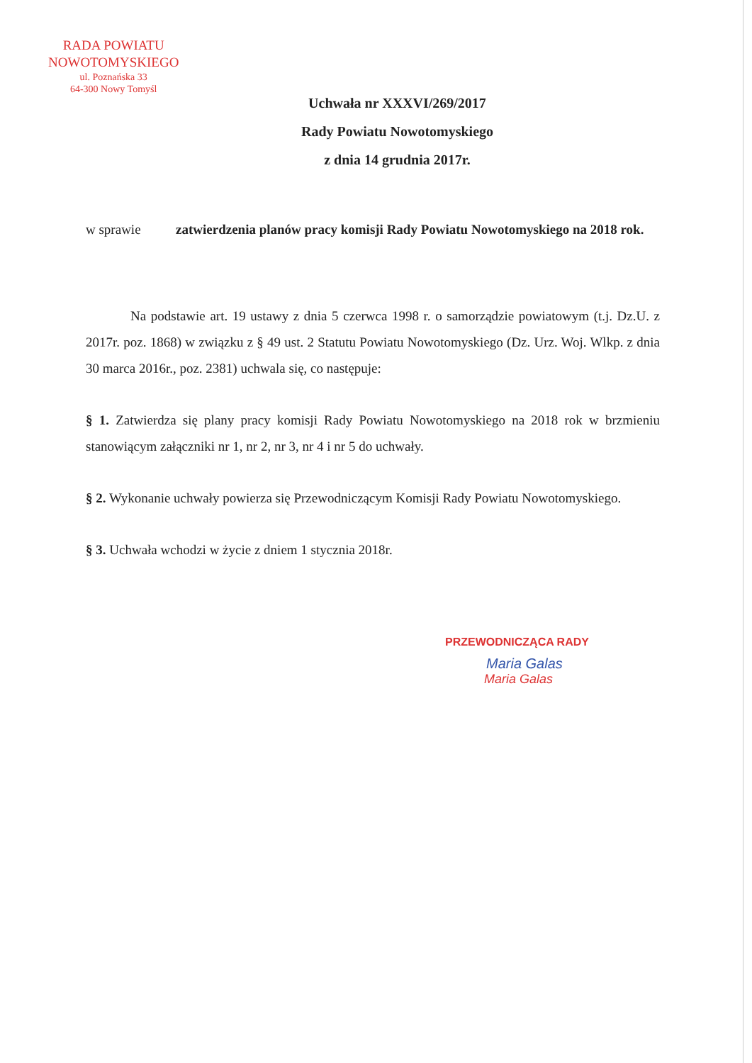RADA POWIATU
NOWOTOMYSKIEGO
ul. Poznańska 33
64-300 Nowy Tomyśl
Uchwała nr XXXVI/269/2017
Rady Powiatu Nowotomyskiego
z dnia 14 grudnia 2017r.
w sprawie zatwierdzenia planów pracy komisji Rady Powiatu Nowotomyskiego na 2018 rok.
Na podstawie art. 19 ustawy z dnia 5 czerwca 1998 r. o samorządzie powiatowym (t.j. Dz.U. z 2017r. poz. 1868) w związku z § 49 ust. 2 Statutu Powiatu Nowotomyskiego (Dz. Urz. Woj. Wlkp. z dnia 30 marca 2016r., poz. 2381) uchwala się, co następuje:
§ 1. Zatwierdza się plany pracy komisji Rady Powiatu Nowotomyskiego na 2018 rok w brzmieniu stanowiącym załączniki nr 1, nr 2, nr 3, nr 4 i nr 5 do uchwały.
§ 2. Wykonanie uchwały powierza się Przewodniczącym Komisji Rady Powiatu Nowotomyskiego.
§ 3. Uchwała wchodzi w życie z dniem 1 stycznia 2018r.
PRZEWODNICZĄCA RADY
Maria Galas
Maria Galas